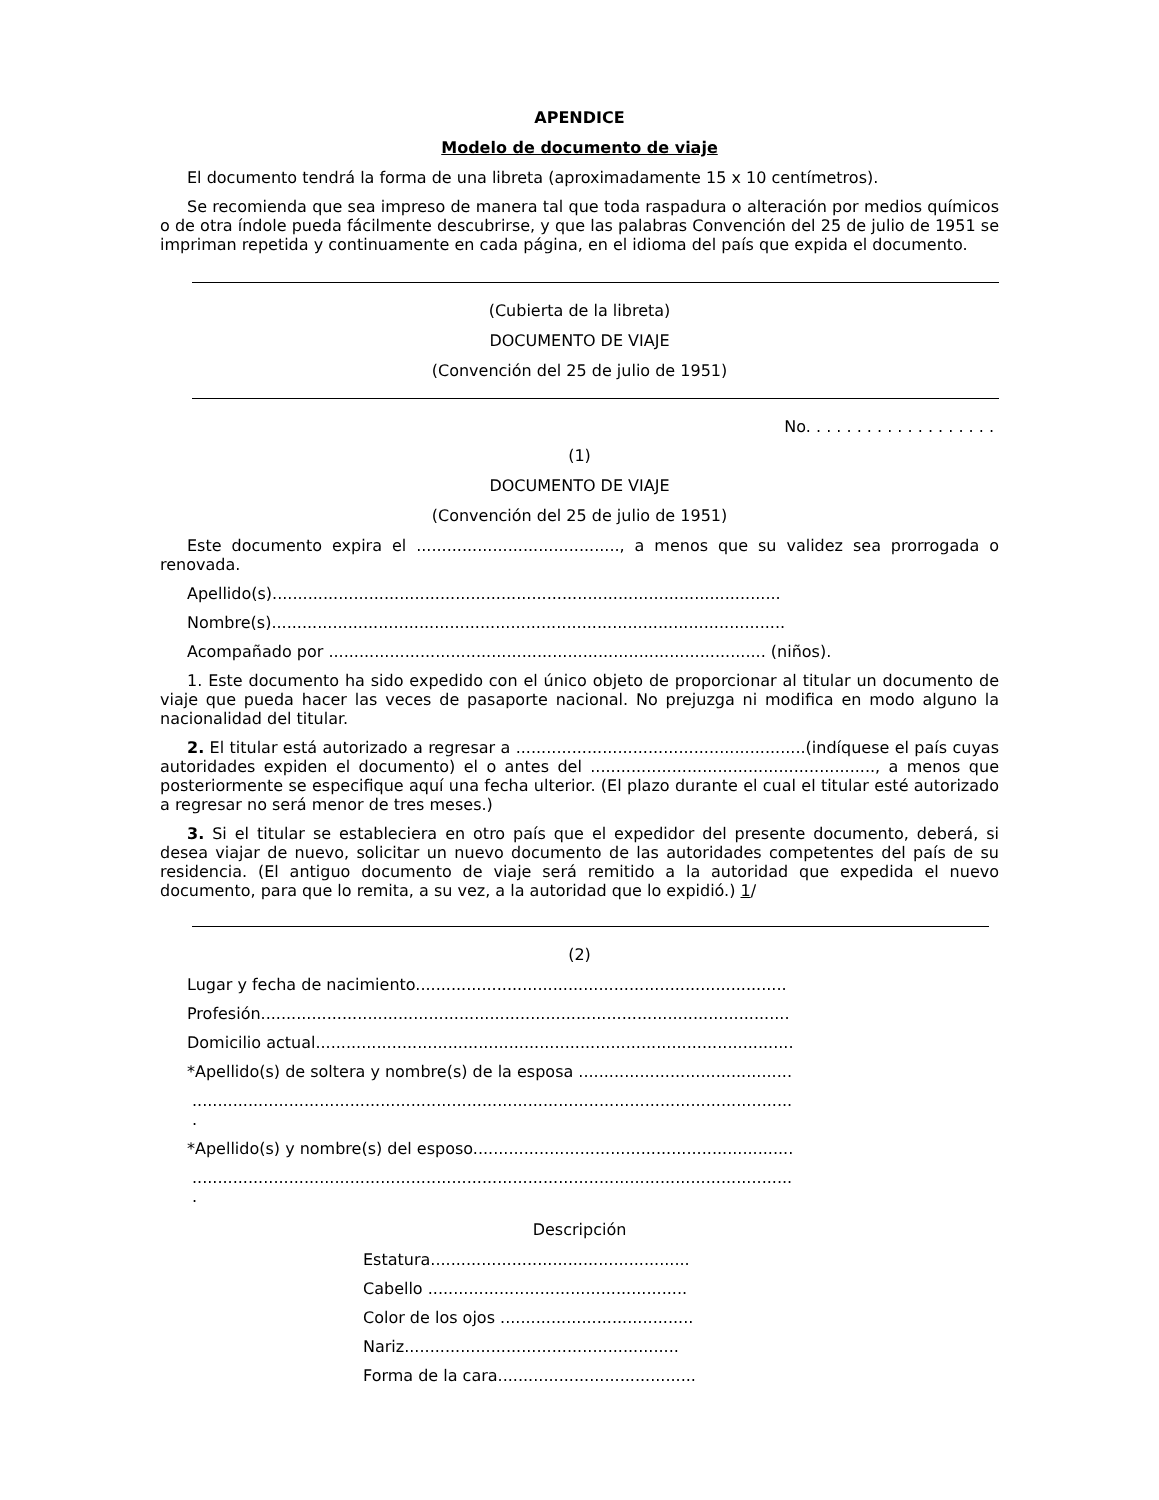APENDICE
Modelo de documento de viaje
El documento tendrá la forma de una libreta (aproximadamente 15 x 10 centímetros).
Se recomienda que sea impreso de manera tal que toda raspadura o alteración por medios químicos o de otra índole pueda fácilmente descubrirse, y que las palabras Convención del 25 de julio de 1951 se impriman repetida y continuamente en cada página, en el idioma del país que expida el documento.
(Cubierta de la libreta)
DOCUMENTO DE VIAJE
(Convención del 25 de julio de 1951)
No. . . . . . . . . . . . . . . . . . .
(1)
DOCUMENTO DE VIAJE
(Convención del 25 de julio de 1951)
Este documento expira el ........................................, a menos que su validez sea prorrogada o renovada.
Apellido(s)....................................................................................................
Nombre(s).....................................................................................................
Acompañado por ...................................................................................... (niños).
1. Este documento ha sido expedido con el único objeto de proporcionar al titular un documento de viaje que pueda hacer las veces de pasaporte nacional. No prejuzga ni modifica en modo alguno la nacionalidad del titular.
2. El titular está autorizado a regresar a .........................................................(indíquese el país cuyas autoridades expiden el documento) el o antes del ........................................................, a menos que posteriormente se especifique aquí una fecha ulterior. (El plazo durante el cual el titular esté autorizado a regresar no será menor de tres meses.)
3. Si el titular se estableciera en otro país que el expedidor del presente documento, deberá, si desea viajar de nuevo, solicitar un nuevo documento de las autoridades competentes del país de su residencia. (El antiguo documento de viaje será remitido a la autoridad que expedida el nuevo documento, para que lo remita, a su vez, a la autoridad que lo expidió.) 1/
(2)
Lugar y fecha de nacimiento.........................................................................
Profesión........................................................................................................
Domicilio actual..............................................................................................
*Apellido(s) de soltera y nombre(s) de la esposa ..........................................
......................................................................................................................
.
*Apellido(s) y nombre(s) del esposo...............................................................
......................................................................................................................
.
Descripción
Estatura...................................................
Cabello ...................................................
Color de los ojos ......................................
Nariz......................................................
Forma de la cara.......................................